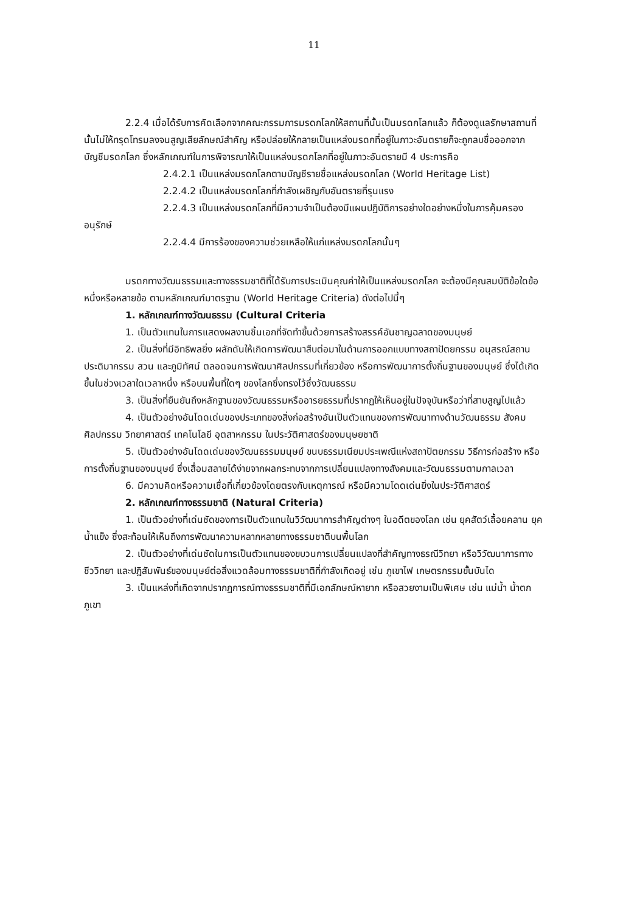11
2.2.4 เมื่อได้รับการคัดเลือกจากคณะกรรมการมรดกโลกให้สถานที่นั้นเป็นมรดกโลกแล้ว ก็ต้องดูแลรักษาสถานที่นั้นไม่ให้ทรุดโทรมลงจนสูญเสียลักษณ์สำคัญ หรือปล่อยให้กลายเป็นแหล่งมรดกที่อยู่ในภาวะอันตรายก็จะถูกลบชื่อออกจากบัญชีมรดกโลก ซึ่งหลักเกณฑ์ในการพิจารณาให้เป็นแหล่งมรดกโลกที่อยู่ในภาวะอันตรายมี 4 ประการคือ
2.4.2.1 เป็นแหล่งมรดกโลกตามบัญชีรายชื่อแหล่งมรดกโลก (World Heritage List)
2.2.4.2 เป็นแหล่งมรดกโลกที่กำลังเผชิญกับอันตรายที่รุนแรง
2.2.4.3 เป็นแหล่งมรดกโลกที่มีความจำเป็นต้องมีแผนปฏิบัติการอย่างใดอย่างหนึ่งในการคุ้มครองอนุรักษ์
2.2.4.4 มีการร้องของความช่วยเหลือให้แก่แหล่งมรดกโลกนั้นๆ
มรดกทางวัฒนธรรมและทางธรรมชาติที่ได้รับการประเมินคุณค่าให้เป็นแหล่งมรดกโลก จะต้องมีคุณสมบัติข้อใดข้อหนึ่งหรือหลายข้อ ตามหลักเกณฑ์มาตรฐาน (World Heritage Criteria) ดังต่อไปนี้ๆ
1. หลักเกณฑ์ทางวัฒนธรรม (Cultural Criteria
1. เป็นตัวแทนในการแสดงผลงานชิ้นเอกที่จัดทำขึ้นด้วยการสร้างสรรค์อันชาญฉลาดของมนุษย์
2. เป็นสิ่งที่มีอิทธิพลยิ่ง ผลักดันให้เกิดการพัฒนาสืบต่อมาในด้านการออกแบบทางสถาปัตยกรรม อนุสรณ์สถาน ประติมากรรม สวน และภูมิทัศน์ ตลอดจนการพัฒนาศิลปกรรมที่เกี่ยวข้อง หรือการพัฒนาการตั้งถิ่นฐานของมนุษย์ ซึ่งได้เกิดขึ้นในช่วงเวลาใดเวลาหนึ่ง หรือบนพื้นที่ใดๆ ของโลกซึ่งทรงไว้ซึ่งวัฒนธรรม
3. เป็นสิ่งที่ยืนยันถึงหลักฐานของวัฒนธรรมหรืออารยธรรมที่ปรากฏให้เห็นอยู่ในปัจจุบันหรือว่าที่สาบสูญไปแล้ว
4. เป็นตัวอย่างอันโดดเด่นของประเภทของสิ่งก่อสร้างอันเป็นตัวแทนของการพัฒนาทางด้านวัฒนธรรม สังคม ศิลปกรรม วิทยาศาสตร์ เทคโนโลยี อุตสาหกรรม ในประวัติศาสตร์ของมนุษยชาติ
5. เป็นตัวอย่างอันโดดเด่นของวัฒนธรรมมนุษย์ ขนบธรรมเนียมประเพณีแห่งสถาปัตยกรรม วิธีการก่อสร้าง หรือการตั้งถิ่นฐานของมนุษย์ ซึ่งเสื่อมสลายได้ง่ายจากผลกระทบจากการเปลี่ยนแปลงทางสังคมและวัฒนธรรมตามกาลเวลา
6. มีความคิดหรือความเชื่อที่เกี่ยวข้องโดยตรงกับเหตุการณ์ หรือมีความโดดเด่นยิ่งในประวัติศาสตร์
2. หลักเกณฑ์ทางธรรมชาติ (Natural Criteria)
1. เป็นตัวอย่างที่เด่นชัดของการเป็นตัวแทนในวิวัฒนาการสำคัญต่างๆ ในอดีตของโลก เช่น ยุคสัตว์เลื้อยคลาน ยุคน้ำแข็ง ซึ่งสะท้อนให้เห็นถึงการพัฒนาความหลากหลายทางธรรมชาติบนพื้นโลก
2. เป็นตัวอย่างที่เด่นชัดในการเป็นตัวแทนของขบวนการเปลี่ยนแปลงที่สำคัญทางธรณีวิทยา หรือวิวัฒนาการทางชีววิทยา และปฏิสัมพันธ์ของมนุษย์ต่อสิ่งแวดล้อมทางธรรมชาติที่กำลังเกิดอยู่ เช่น ภูเขาไฟ เกษตรกรรมขั้นบันได
3. เป็นแหล่งที่เกิดจากปรากฏการณ์ทางธรรมชาติที่มีเอกลักษณ์หายาก หรือสวยงามเป็นพิเศษ เช่น แม่น้ำ น้ำตก ภูเขา